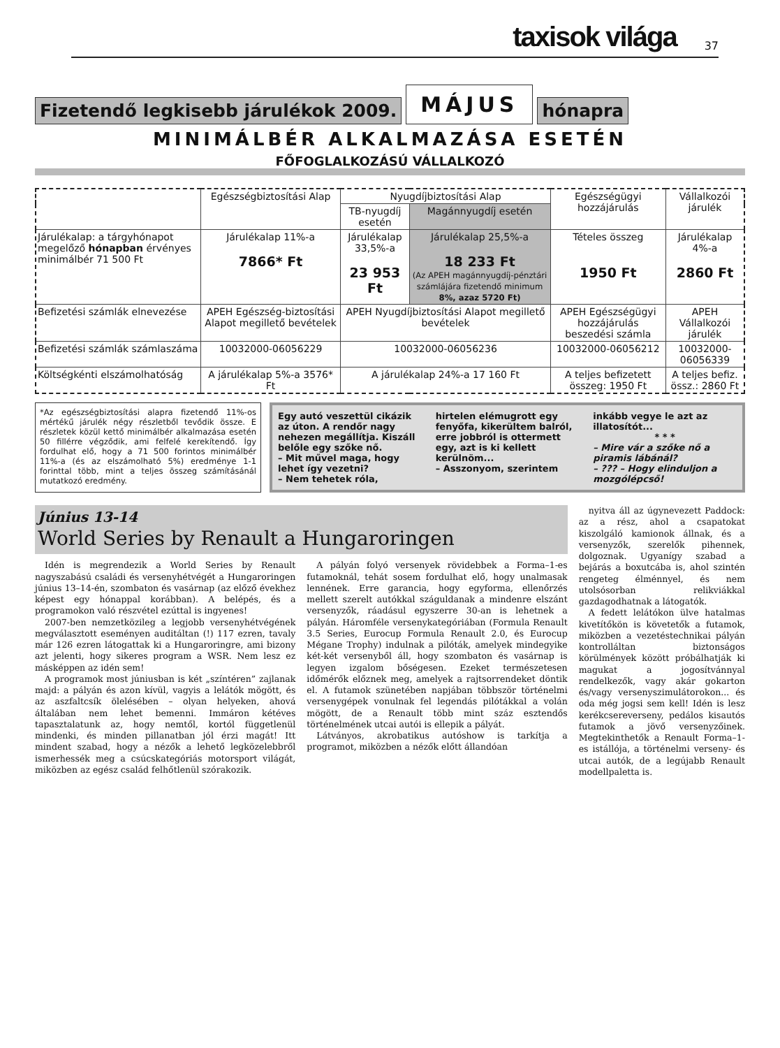taxisok világa 37
Fizetendő legkisebb járulékok 2009. MÁJUS hónapra
MINIMÁLBÉR ALKALMAZÁSA ESETÉN
FŐFOGLALKOZÁSÚ VÁLLALKOZÓ
| | Egészségbiztosítási Alap | Nyugdíjbiztosítási Alap | | Egészségügyi hozzájárulás | Vállalkozói járulék |
| --- | --- | --- | --- | --- | --- |
| | | TB-nyugdíj esetén | Magánnyugdíj esetén | | |
| Járulékalap: a tárgyhónapot megelőző hónapban érvényes minimálbér 71 500 Ft | Járulékalap 11%-a 7866* Ft | Járulékalap 33,5%-a 23 953 Ft | Járulékalap 25,5%-a 18 233 Ft (Az APEH magánnyugdíj-pénztári számlájára fizetendő minimum 8%, azaz 5720 Ft) | Tételes összeg 1950 Ft | Járulékalap 4%-a 2860 Ft |
| Befizetési számlák elnevezése | APEH Egészség-biztosítási Alapot megillető bevételek | APEH Nyugdíjbiztosítási Alapot megillető bevételek | | APEH Egészségügyi hozzájárulás beszedési számla | APEH Vállalkozói járulék |
| Befizetési számlák számlaszáma | 10032000-06056229 | 10032000-06056236 | | 10032000-06056212 | 10032000-06056339 |
| Költségkénti elszámolhatóság | A járulékalap 5%-a 3576* Ft | A járulékalap 24%-a 17 160 Ft | | A teljes befizetett összeg: 1950 Ft | A teljes befiz. össz.: 2860 Ft |
*Az egészségbiztosítási alapra fizetendő 11%-os mértékű járulék négy részletből tevődik össze. E részletek közül kettő minimálbér alkalmazása esetén 50 fillérre végződik, ami felfelé kerekítendő. Így fordulhat elő, hogy a 71 500 forintos minimálbér 11%-a (és az elszámolható 5%) eredménye 1-1 forinttal több, mint a teljes összeg számításánál mutatkozó eredmény.
Egy autó veszettül cikázik az úton. A rendőr nagy nehezen megállítja. Kiszáll belőle egy szőke nő.
– Mit művel maga, hogy lehet így vezetni?
– Nem tehetek róla, hirtelen elémugrott egy fenyőfa, kikerültem balról, erre jobbról is ottermett egy, azt is ki kellett kerülnöm...
– Asszonyom, szerintem inkább vegye le azt az illatosítót...
* * *– Mire vár a szőke nő a piramis lábánál?
– ??? – Hogy elinduljon a mozgólépcső!
Június 13-14
World Series by Renault a Hungaroringen
Idén is megrendezik a World Series by Renault nagyszabású családi és versenyhétvégét a Hungaroringen június 13–14-én, szombaton és vasárnap (az előző évekhez képest egy hónappal korábban). A belépés, és a programokon való részvétel ezúttal is ingyenes!
2007-ben nemzetközileg a legjobb versenyhétvégének megválasztott eseményen auditáltan (!) 117 ezren, tavaly már 126 ezren látogattak ki a Hungaroringre, ami bizony azt jelenti, hogy sikeres program a WSR. Nem lesz ez másképpen az idén sem!
A programok most júniusban is két „színtéren” zajlanak majd: a pályán és azon kívül, vagyis a lelátók mögött, és az aszfaltcsík ölelésében – olyan helyeken, ahová általában nem lehet bemenni. Immáron kétéves tapasztalatunk az, hogy nemtől, kortól függetlenül mindenki, és minden pillanatban jól érzi magát! Itt mindent szabad, hogy a nézők a lehető legközelebbről ismerhessék meg a csúcskategóriás motorsport világát, miközben az egész család felhőtlenül szórakozik.
A pályán folyó versenyek rövidebbek a Forma–1-es futamoknál, tehát sosem fordulhat elő, hogy unalmasak lennének. Erre garancia, hogy egyforma, ellenőrzés mellett szerelt autókkal száguldanak a mindenre elszánt versenyzők, ráadásul egyszerre 30-an is lehetnek a pályán. Háromféle versenykategóriában (Formula Renault 3.5 Series, Eurocup Formula Renault 2.0, és Eurocup Mégane Trophy) indulnak a pilóták, amelyek mindegyike két-két versenyből áll, hogy szombaton és vasárnap is legyen izgalom bőségesen. Ezeket természetesen időmérők előznek meg, amelyek a rajtsorrendeket döntik el. A futamok szünetében napjában többször történelmi versenygépek vonulnak fel legendás pilótákkal a volán mögött, de a Renault több mint száz esztendős történelmének utcai autói is ellepik a pályát.
Látványos, akrobatikus autóshow is tarkítja a programot, miközben a nézők előtt állandóan
nyitva áll az úgynevezett Paddock: az a rész, ahol a csapatokat kiszolgáló kamionok állnak, és a versenyzők, szerelők pihennek, dolgoznak. Ugyanígy szabad a bejárás a boxutcába is, ahol szintén rengeteg élménnyel, és nem utolsósorban relikviákkal gazdagodhatnak a látogatók.
A fedett lelátókon ülve hatalmas kivetítőkön is követetők a futamok, miközben a vezetéstechnikai pályán kontrolláltan biztonságos körülmények között próbálhatják ki magukat a jogosítvánnyal rendelkezők, vagy akár gokarton és/vagy versenyszimulátorokon... és oda még jogsi sem kell! Idén is lesz kerékcsereverseny, pedálos kisautós futamok a jövő versenyzőinek. Megtekinthetők a Renault Forma–1-es istállója, a történelmi verseny- és utcai autók, de a legújabb Renault modellpaletta is.